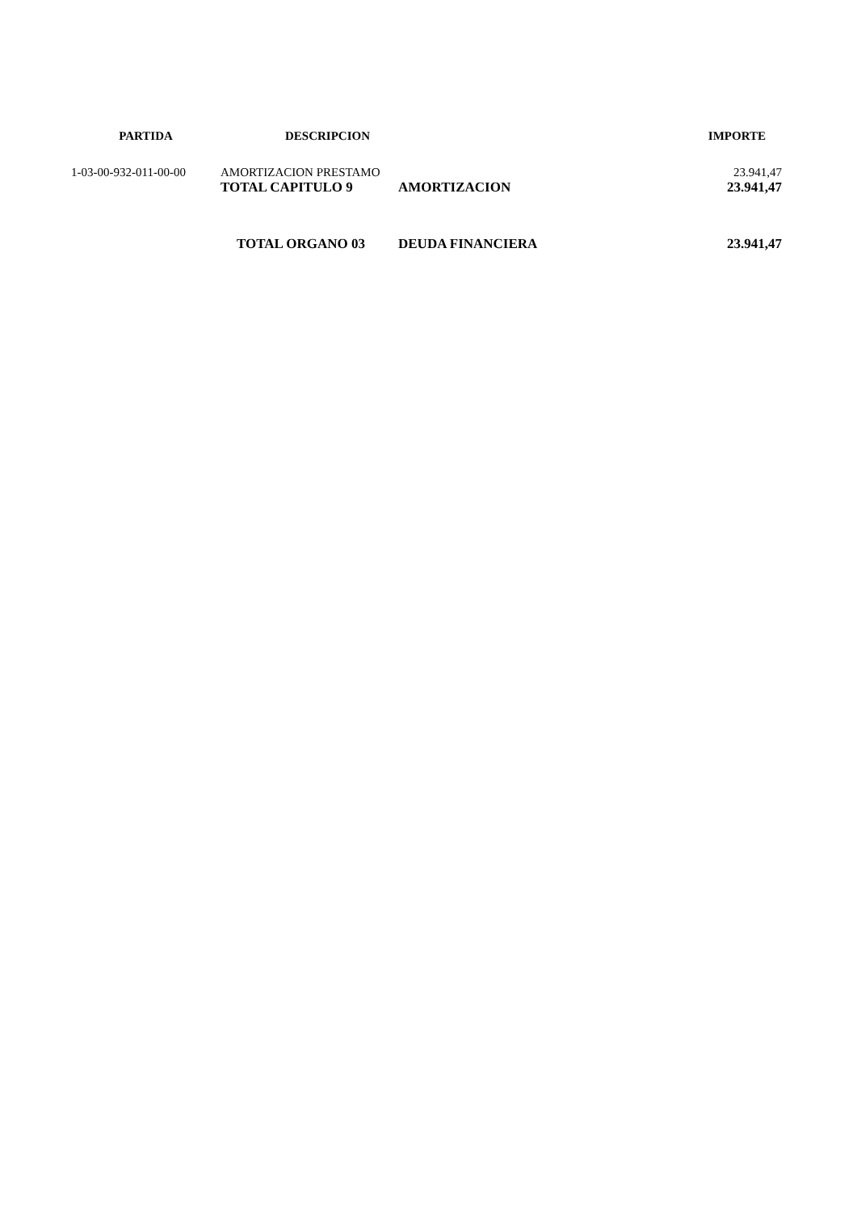| PARTIDA | DESCRIPCION | | IMPORTE |
| --- | --- | --- | --- |
| 1-03-00-932-011-00-00 | AMORTIZACION PRESTAMO | | 23.941,47 |
| | TOTAL CAPITULO 9 | AMORTIZACION | 23.941,47 |
| | TOTAL ORGANO 03 | DEUDA FINANCIERA | 23.941,47 |